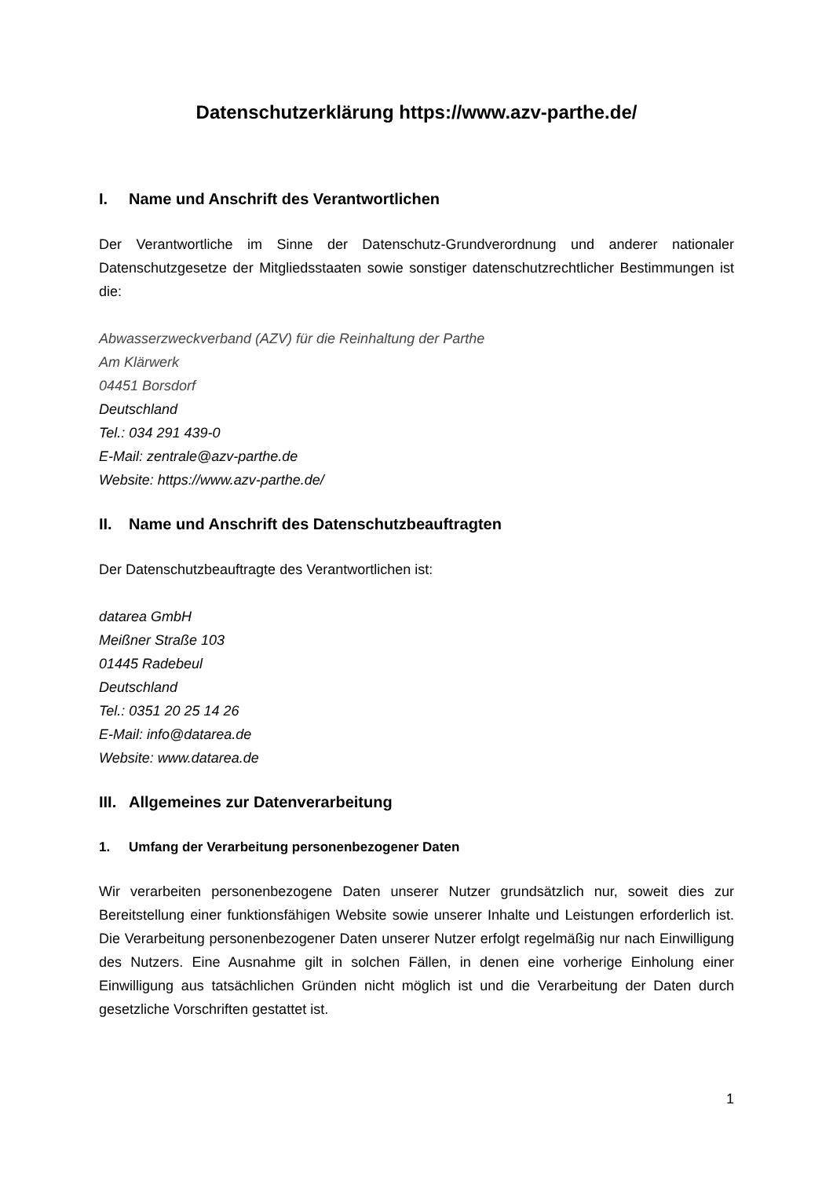Datenschutzerklärung https://www.azv-parthe.de/
I. Name und Anschrift des Verantwortlichen
Der Verantwortliche im Sinne der Datenschutz-Grundverordnung und anderer nationaler Datenschutzgesetze der Mitgliedsstaaten sowie sonstiger datenschutzrechtlicher Bestimmungen ist die:
Abwasserzweckverband (AZV) für die Reinhaltung der Parthe
Am Klärwerk
04451 Borsdorf
Deutschland
Tel.: 034 291 439-0
E-Mail: zentrale@azv-parthe.de
Website: https://www.azv-parthe.de/
II. Name und Anschrift des Datenschutzbeauftragten
Der Datenschutzbeauftragte des Verantwortlichen ist:
datarea GmbH
Meißner Straße 103
01445 Radebeul
Deutschland
Tel.: 0351 20 25 14 26
E-Mail: info@datarea.de
Website: www.datarea.de
III. Allgemeines zur Datenverarbeitung
1. Umfang der Verarbeitung personenbezogener Daten
Wir verarbeiten personenbezogene Daten unserer Nutzer grundsätzlich nur, soweit dies zur Bereitstellung einer funktionsfähigen Website sowie unserer Inhalte und Leistungen erforderlich ist. Die Verarbeitung personenbezogener Daten unserer Nutzer erfolgt regelmäßig nur nach Einwilligung des Nutzers. Eine Ausnahme gilt in solchen Fällen, in denen eine vorherige Einholung einer Einwilligung aus tatsächlichen Gründen nicht möglich ist und die Verarbeitung der Daten durch gesetzliche Vorschriften gestattet ist.
1